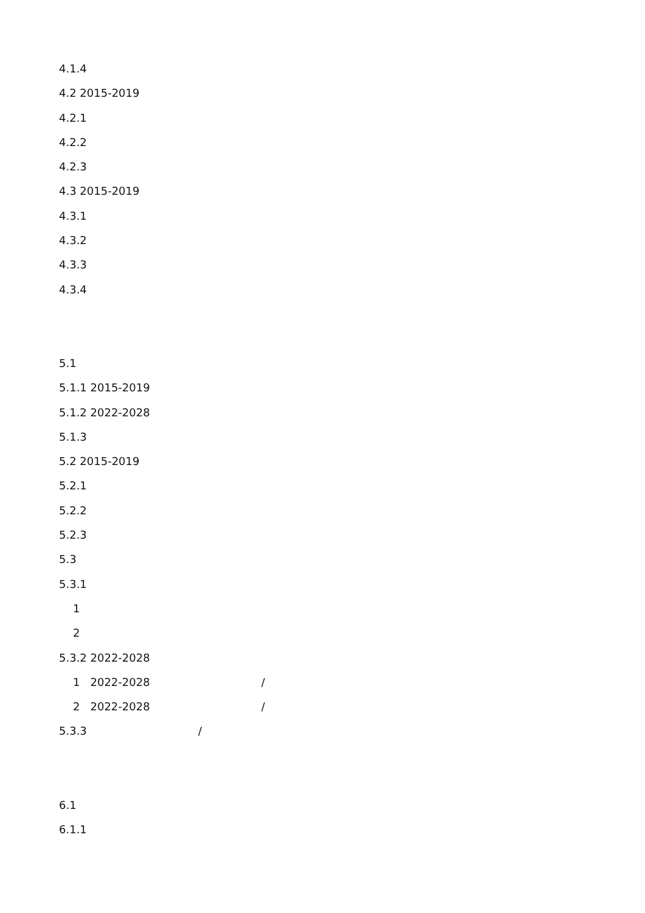4.1.4
4.2 2015-2019
4.2.1
4.2.2
4.2.3
4.3 2015-2019
4.3.1
4.3.2
4.3.3
4.3.4
5.1
5.1.1 2015-2019
5.1.2 2022-2028
5.1.3
5.2 2015-2019
5.2.1
5.2.2
5.2.3
5.3
5.3.1
1
2
5.3.2 2022-2028
1 2022-2028 /
2 2022-2028 /
5.3.3 /
6.1
6.1.1